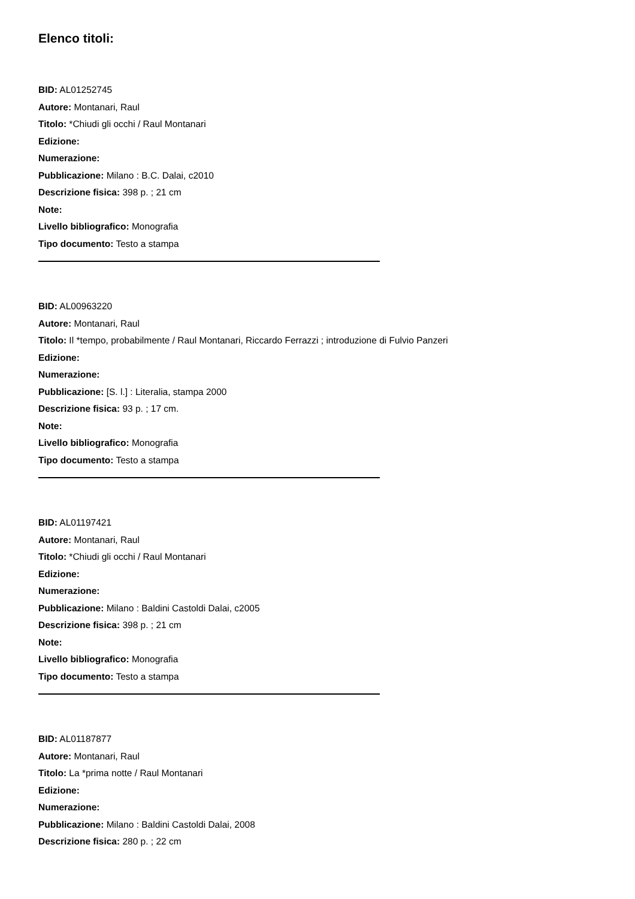Elenco titoli:
BID: AL01252745
Autore: Montanari, Raul
Titolo: *Chiudi gli occhi / Raul Montanari
Edizione:
Numerazione:
Pubblicazione: Milano : B.C. Dalai, c2010
Descrizione fisica: 398 p. ; 21 cm
Note:
Livello bibliografico: Monografia
Tipo documento: Testo a stampa
BID: AL00963220
Autore: Montanari, Raul
Titolo: Il *tempo, probabilmente / Raul Montanari, Riccardo Ferrazzi ; introduzione di Fulvio Panzeri
Edizione:
Numerazione:
Pubblicazione: [S. l.] : Literalia, stampa 2000
Descrizione fisica: 93 p. ; 17 cm.
Note:
Livello bibliografico: Monografia
Tipo documento: Testo a stampa
BID: AL01197421
Autore: Montanari, Raul
Titolo: *Chiudi gli occhi / Raul Montanari
Edizione:
Numerazione:
Pubblicazione: Milano : Baldini Castoldi Dalai, c2005
Descrizione fisica: 398 p. ; 21 cm
Note:
Livello bibliografico: Monografia
Tipo documento: Testo a stampa
BID: AL01187877
Autore: Montanari, Raul
Titolo: La *prima notte / Raul Montanari
Edizione:
Numerazione:
Pubblicazione: Milano : Baldini Castoldi Dalai, 2008
Descrizione fisica: 280 p. ; 22 cm